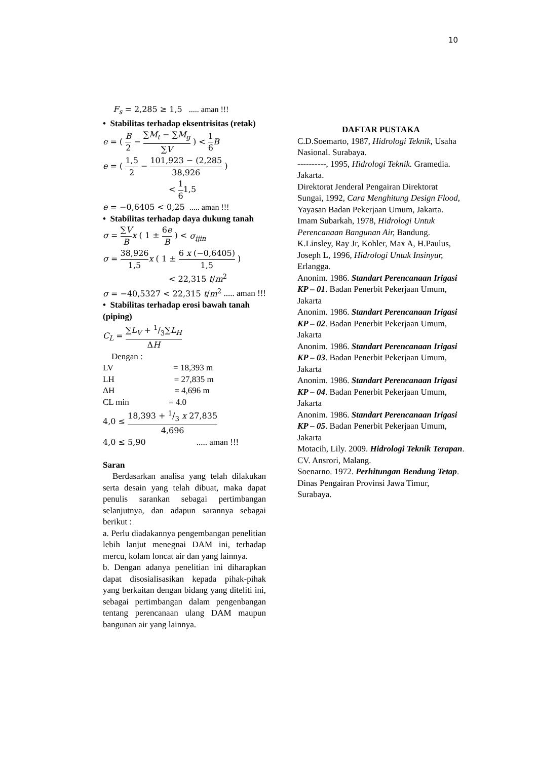10
F<sub>s</sub> = 2,285 ≥ 1,5 ..... aman !!!
• Stabilitas terhadap eksentrisitas (retak)
e = ( B 2 − ∑M<sub>t</sub> − ∑M<sub>g</sub> ∑V ) < 1 6 B
e = ( 1,5 2 − 101,923 − (2,285 38,926 )
< 1 61,5
e = −0,6405 < 0,25 ..... aman !!!
• Stabilitas terhadap daya dukung tanah
σ = ∑V B x ( 1 ± 6e B ) < σ<sub>ijin</sub>
σ = 38,926 1,5 x ( 1 ± 6 x (−0,6405) 1,5 )
< 22,315 t/m<sup>2</sup>
σ = −40,5327 < 22,315 t/m<sup>2</sup> ..... aman !!!
• Stabilitas terhadap erosi bawah tanah (piping)
C<sub>L</sub> = ∑L<sub>V</sub> + 1/3∑L<sub>H</sub> ΔH
Dengan :
LV = 18,393 m
LH = 27,835 m
ΔH = 4,696 m
CL min = 4.0
4,0 ≤ 18,393 + 1/3 x 27,835 4,696
4,0 ≤ 5,90 ..... aman !!!
Saran
Berdasarkan analisa yang telah dilakukan serta desain yang telah dibuat, maka dapat penulis sarankan sebagai pertimbangan selanjutnya, dan adapun sarannya sebagai berikut :
a. Perlu diadakannya pengembangan penelitian lebih lanjut menegnai DAM ini, terhadap mercu, kolam loncat air dan yang lainnya.
b. Dengan adanya penelitian ini diharapkan dapat disosialisasikan kepada pihak-pihak yang berkaitan dengan bidang yang diteliti ini, sebagai pertimbangan dalam pengenbangan tentang perencanaan ulang DAM maupun bangunan air yang lainnya.
DAFTAR PUSTAKA
C.D.Soemarto, 1987, Hidrologi Teknik, Usaha Nasional. Surabaya.
----------, 1995, Hidrologi Teknik. Gramedia. Jakarta.
Direktorat Jenderal Pengairan Direktorat Sungai, 1992, Cara Menghitung Design Flood, Yayasan Badan Pekerjaan Umum, Jakarta.
Imam Subarkah, 1978, Hidrologi Untuk Perencanaan Bangunan Air, Bandung.
K.Linsley, Ray Jr, Kohler, Max A, H.Paulus,
Joseph L, 1996, Hidrologi Untuk Insinyur, Erlangga.
Anonim. 1986. Standart Perencanaan Irigasi KP – 01. Badan Penerbit Pekerjaan Umum, Jakarta
Anonim. 1986. Standart Perencanaan Irigasi KP – 02. Badan Penerbit Pekerjaan Umum, Jakarta
Anonim. 1986. Standart Perencanaan Irigasi KP – 03. Badan Penerbit Pekerjaan Umum, Jakarta
Anonim. 1986. Standart Perencanaan Irigasi KP – 04. Badan Penerbit Pekerjaan Umum, Jakarta
Anonim. 1986. Standart Perencanaan Irigasi KP – 05. Badan Penerbit Pekerjaan Umum, Jakarta
Motacih, Lily. 2009. Hidrologi Teknik Terapan. CV. Ansrori, Malang.
Soenarno. 1972. Perhitungan Bendung Tetap. Dinas Pengairan Provinsi Jawa Timur, Surabaya.